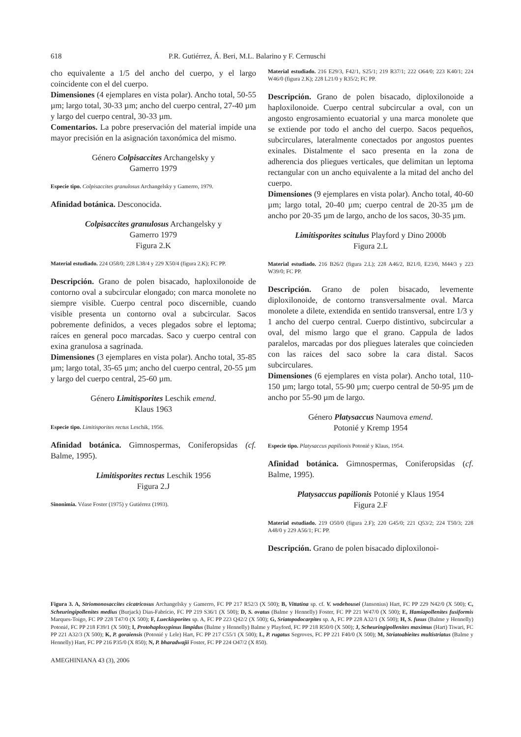618 P.R. Gutiérrez, Á. Beri, M.L. Balarino y F. Cernuschi
cho equivalente a 1/5 del ancho del cuerpo, y el largo coincidente con el del cuerpo.
Dimensiones (4 ejemplares en vista polar). Ancho total, 50-55 µm; largo total, 30-33 µm; ancho del cuerpo central, 27-40 µm y largo del cuerpo central, 30-33 µm.
Comentarios. La pobre preservación del material impide una mayor precisión en la asignación taxonómica del mismo.
Género Colpisaccites Archangelsky y
Gamerro 1979
Especie tipo. Colpisaccites granulosus Archangelsky y Gamerro, 1979.
Afinidad botánica. Desconocida.
Colpisaccites granulosus Archangelsky y
Gamerro 1979
Figura 2.K
Material estudiado. 224 O58/0; 228 L38/4 y 229 X50/4 (figura 2.K); FC PP.
Descripción. Grano de polen bisacado, haploxilonoide de contorno oval a subcircular elongado; con marca monolete no siempre visible. Cuerpo central poco discernible, cuando visible presenta un contorno oval a subcircular. Sacos pobremente definidos, a veces plegados sobre el leptoma; raíces en general poco marcadas. Saco y cuerpo central con exina granulosa a sagrinada.
Dimensiones (3 ejemplares en vista polar). Ancho total, 35-85 µm; largo total, 35-65 µm; ancho del cuerpo central, 20-55 µm y largo del cuerpo central, 25-60 µm.
Género Limitisporites Leschik emend.
Klaus 1963
Especie tipo. Limitisporites rectus Leschik, 1956.
Afinidad botánica. Gimnospermas, Coniferopsidas (cf. Balme, 1995).
Limitisporites rectus Leschik 1956
Figura 2.J
Sinonimia. Véase Foster (1975) y Gutiérrez (1993).
Material estudiado. 216 E29/3, F42/1, S25/1; 219 R37/1; 222 O64/0; 223 K40/1; 224 W46/0 (figura 2.K); 228 L21/0 y R35/2; FC PP.
Descripción. Grano de polen bisacado, diploxilonoide a haploxilonoide. Cuerpo central subcircular a oval, con un angosto engrosamiento ecuatorial y una marca monolete que se extiende por todo el ancho del cuerpo. Sacos pequeños, subcirculares, lateralmente conectados por angostos puentes exinales. Distalmente el saco presenta en la zona de adherencia dos pliegues verticales, que delimitan un leptoma rectangular con un ancho equivalente a la mitad del ancho del cuerpo.
Dimensiones (9 ejemplares en vista polar). Ancho total, 40-60 µm; largo total, 20-40 µm; cuerpo central de 20-35 µm de ancho por 20-35 µm de largo, ancho de los sacos, 30-35 µm.
Limitisporites scitulus Playford y Dino 2000b
Figura 2.L
Material estudiado. 216 B26/2 (figura 2.L); 228 A46/2, B21/0, E23/0, M44/3 y 223 W39/0; FC PP.
Descripción. Grano de polen bisacado, levemente diploxilonoide, de contorno transversalmente oval. Marca monolete a dilete, extendida en sentido transversal, entre 1/3 y 1 ancho del cuerpo central. Cuerpo distintivo, subcircular a oval, del mismo largo que el grano. Cappula de lados paralelos, marcadas por dos pliegues laterales que coincieden con las raices del saco sobre la cara distal. Sacos subcirculares.
Dimensiones (6 ejemplares en vista polar). Ancho total, 110-150 µm; largo total, 55-90 µm; cuerpo central de 50-95 µm de ancho por 55-90 µm de largo.
Género Platysaccus Naumova emend.
Potonié y Kremp 1954
Especie tipo. Platysaccus papilionis Potonié y Klaus, 1954.
Afinidad botánica. Gimnospermas, Coniferopsidas (cf. Balme, 1995).
Platysaccus papilionis Potonié y Klaus 1954
Figura 2.F
Material estudiado. 219 O50/0 (figura 2.F); 220 G45/0; 221 Q53/2; 224 T50/3; 228 A48/0 y 229 A56/1; FC PP.
Descripción. Grano de polen bisacado diploxilonoi-
Figura 3. A, Striomonosaccites cicatricosus Archangelsky y Gamerro, FC PP 217 R52/3 (X 500); B, Vittatina sp. cf. V. wodehousei (Jansonius) Hart, FC PP 229 N42/0 (X 500); C, Scheuringipollenites medius (Burjack) Dias-Fabrício, FC PP 219 S36/1 (X 500); D, S. ovatus (Balme y Hennelly) Foster, FC PP 221 W47/0 (X 500); E, Hamiapollenites fusiformis Marques-Toigo, FC PP 228 T47/0 (X 500); F, Lueckisporites sp. A, FC PP 223 Q42/2 (X 500); G, Sriatopodocarpites sp. A, FC PP 228 A32/1 (X 500); H, S. fusus (Balme y Hennelly) Potonié, FC PP 218 F39/1 (X 500); I, Protohaploxypinus limpidus (Balme y Hennelly) Balme y Playford, FC PP 218 R50/0 (X 500); J, Scheuringipollenites maximus (Hart) Tiwari, FC PP 221 A32/3 (X 500); K, P. goraiensis (Potonié y Lele) Hart, FC PP 217 C55/1 (X 500); L, P. rugatus Segroves, FC PP 221 F40/0 (X 500); M, Striatoabieites multistriatus (Balme y Hennelly) Hart, FC PP 216 P35/0 (X 850); N, P. bharadwajii Foster, FC PP 224 O47/2 (X 850).
AMEGHINIANA 43 (3), 2006